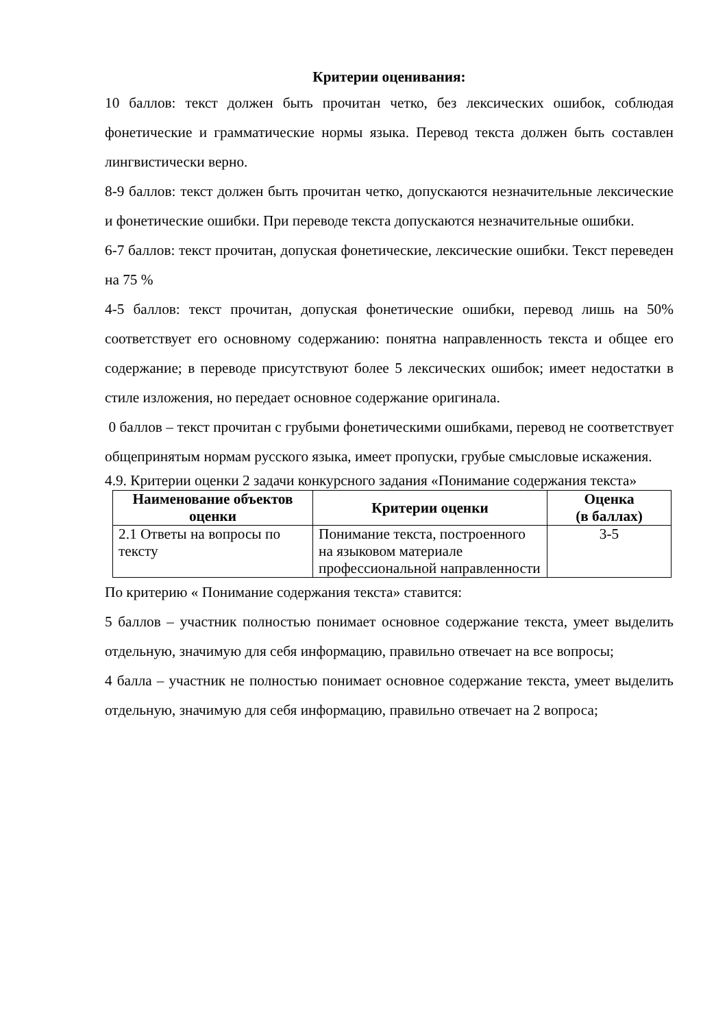Критерии оценивания:
10 баллов: текст должен быть прочитан четко, без лексических ошибок, соблюдая фонетические и грамматические нормы языка. Перевод текста должен быть составлен лингвистически верно.
8-9 баллов: текст должен быть прочитан четко, допускаются незначительные лексические и фонетические ошибки. При переводе текста допускаются незначительные ошибки.
6-7 баллов: текст прочитан, допуская фонетические, лексические ошибки. Текст переведен на 75 %
4-5 баллов: текст прочитан, допуская фонетические ошибки, перевод лишь на 50% соответствует его основному содержанию: понятна направленность текста и общее его содержание; в переводе присутствуют более 5 лексических ошибок; имеет недостатки в стиле изложения, но передает основное содержание оригинала.
0 баллов – текст прочитан с грубыми фонетическими ошибками, перевод не соответствует общепринятым нормам русского языка, имеет пропуски, грубые смысловые искажения.
4.9. Критерии оценки 2 задачи конкурсного задания «Понимание содержания текста»
| Наименование объектов оценки | Критерии оценки | Оценка (в баллах) |
| --- | --- | --- |
| 2.1 Ответы на вопросы по тексту | Понимание текста, построенного на языковом материале профессиональной направленности | 3-5 |
По критерию « Понимание содержания текста» ставится:
5 баллов – участник полностью понимает основное содержание текста, умеет выделить отдельную, значимую для себя информацию, правильно отвечает на все вопросы;
4 балла – участник не полностью понимает основное содержание текста, умеет выделить отдельную, значимую для себя информацию, правильно отвечает на 2 вопроса;